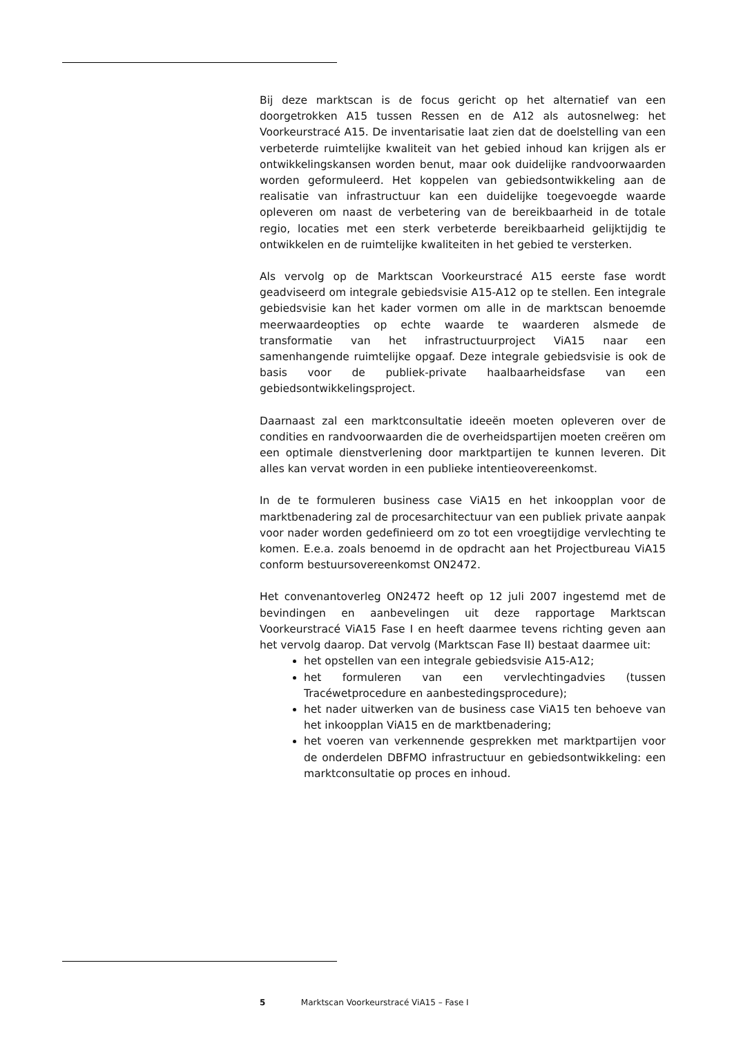Bij deze marktscan is de focus gericht op het alternatief van een doorgetrokken A15 tussen Ressen en de A12 als autosnelweg: het Voorkeurstracé A15. De inventarisatie laat zien dat de doelstelling van een verbeterde ruimtelijke kwaliteit van het gebied inhoud kan krijgen als er ontwikkelingskansen worden benut, maar ook duidelijke randvoorwaarden worden geformuleerd. Het koppelen van gebiedsontwikkeling aan de realisatie van infrastructuur kan een duidelijke toegevoegde waarde opleveren om naast de verbetering van de bereikbaarheid in de totale regio, locaties met een sterk verbeterde bereikbaarheid gelijktijdig te ontwikkelen en de ruimtelijke kwaliteiten in het gebied te versterken.
Als vervolg op de Marktscan Voorkeurstracé A15 eerste fase wordt geadviseerd om integrale gebiedsvisie A15-A12 op te stellen. Een integrale gebiedsvisie kan het kader vormen om alle in de marktscan benoemde meerwaardeopties op echte waarde te waarderen alsmede de transformatie van het infrastructuurproject ViA15 naar een samenhangende ruimtelijke opgaaf. Deze integrale gebiedsvisie is ook de basis voor de publiek-private haalbaarheidsfase van een gebiedsontwikkelingsproject.
Daarnaast zal een marktconsultatie ideeën moeten opleveren over de condities en randvoorwaarden die de overheidspartijen moeten creëren om een optimale dienstverlening door marktpartijen te kunnen leveren. Dit alles kan vervat worden in een publieke intentieovereenkomst.
In de te formuleren business case ViA15 en het inkoopplan voor de marktbenadering zal de procesarchitectuur van een publiek private aanpak voor nader worden gedefinieerd om zo tot een vroegtijdige vervlechting te komen. E.e.a. zoals benoemd in de opdracht aan het Projectbureau ViA15 conform bestuursovereenkomst ON2472.
Het convenantoverleg ON2472 heeft op 12 juli 2007 ingestemd met de bevindingen en aanbevelingen uit deze rapportage Marktscan Voorkeurstracé ViA15 Fase I en heeft daarmee tevens richting geven aan het vervolg daarop. Dat vervolg (Marktscan Fase II) bestaat daarmee uit:
het opstellen van een integrale gebiedsvisie A15-A12;
het formuleren van een vervlechtingadvies (tussen Tracéwetprocedure en aanbestedingsprocedure);
het nader uitwerken van de business case ViA15 ten behoeve van het inkoopplan ViA15 en de marktbenadering;
het voeren van verkennende gesprekken met marktpartijen voor de onderdelen DBFMO infrastructuur en gebiedsontwikkeling: een marktconsultatie op proces en inhoud.
5 Marktscan Voorkeurstracé ViA15 – Fase I